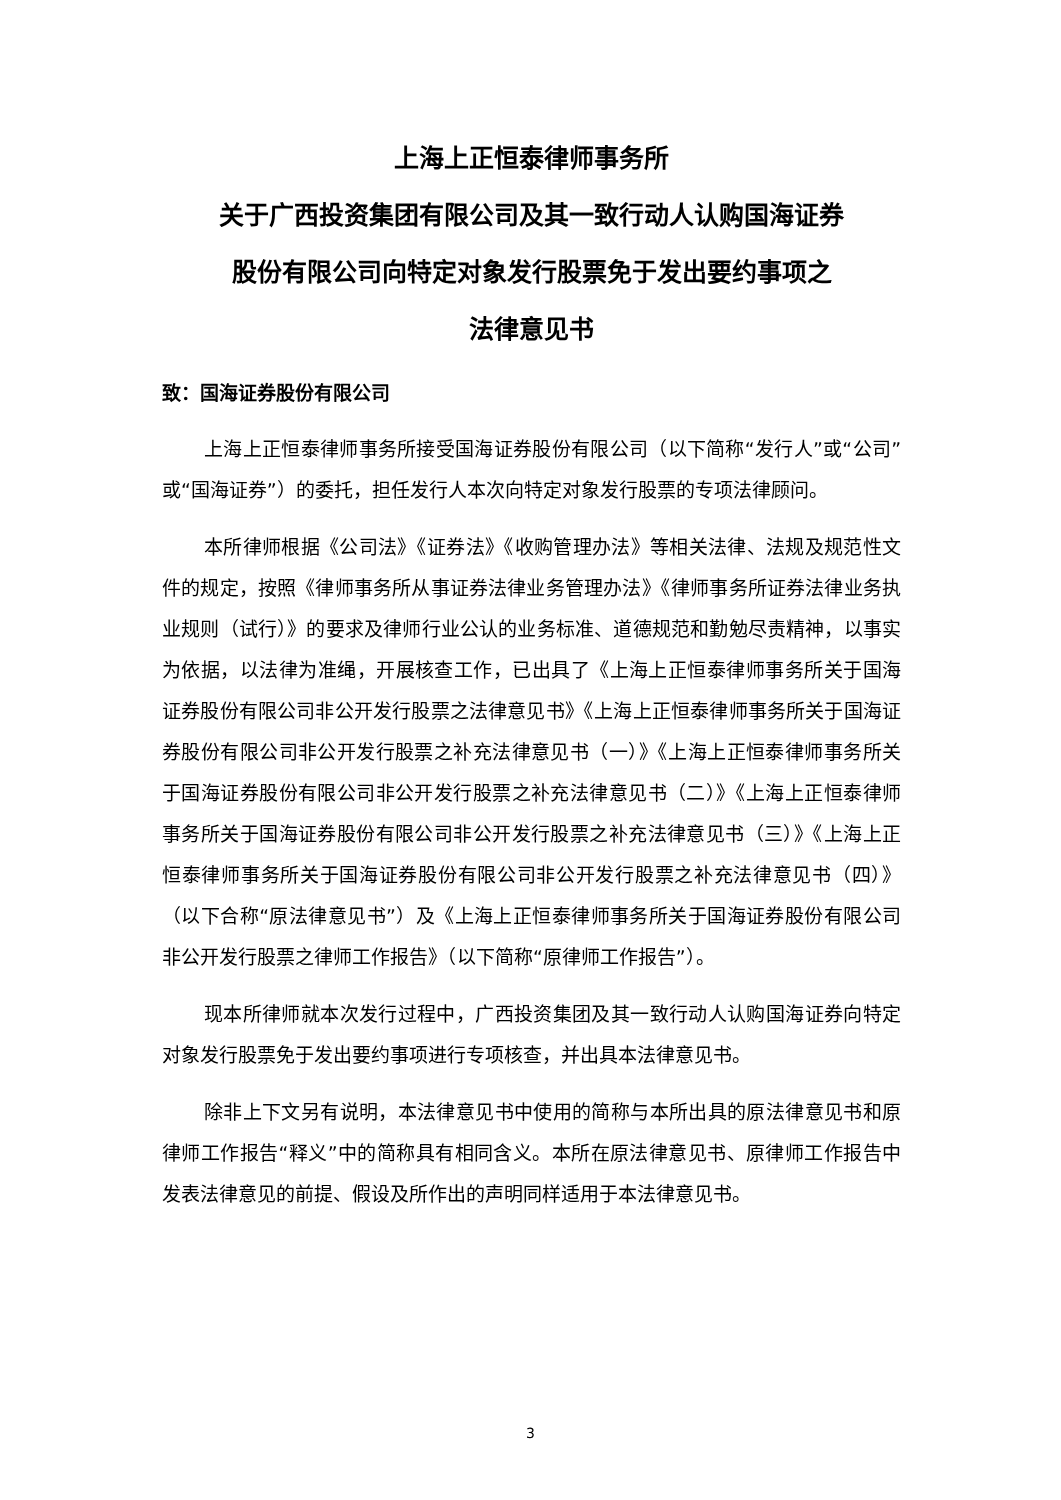上海上正恒泰律师事务所
关于广西投资集团有限公司及其一致行动人认购国海证券
股份有限公司向特定对象发行股票免于发出要约事项之
法律意见书
致：国海证券股份有限公司
上海上正恒泰律师事务所接受国海证券股份有限公司（以下简称“发行人”或“公司”或“国海证券”）的委托，担任发行人本次向特定对象发行股票的专项法律顾问。
本所律师根据《公司法》《证券法》《收购管理办法》等相关法律、法规及规范性文件的规定，按照《律师事务所从事证券法律业务管理办法》《律师事务所证券法律业务执业规则（试行）》的要求及律师行业公认的业务标准、道德规范和勤勉尽责精神，以事实为依据，以法律为准绳，开展核查工作，已出具了《上海上正恒泰律师事务所关于国海证券股份有限公司非公开发行股票之法律意见书》《上海上正恒泰律师事务所关于国海证券股份有限公司非公开发行股票之补充法律意见书（一）》《上海上正恒泰律师事务所关于国海证券股份有限公司非公开发行股票之补充法律意见书（二）》《上海上正恒泰律师事务所关于国海证券股份有限公司非公开发行股票之补充法律意见书（三）》《上海上正恒泰律师事务所关于国海证券股份有限公司非公开发行股票之补充法律意见书（四）》（以下合称“原法律意见书”）及《上海上正恒泰律师事务所关于国海证券股份有限公司非公开发行股票之律师工作报告》（以下简称“原律师工作报告”）。
现本所律师就本次发行过程中，广西投资集团及其一致行动人认购国海证券向特定对象发行股票免于发出要约事项进行专项核查，并出具本法律意见书。
除非上下文另有说明，本法律意见书中使用的简称与本所出具的原法律意见书和原律师工作报告“释义”中的简称具有相同含义。本所在原法律意见书、原律师工作报告中发表法律意见的前提、假设及所作出的声明同样适用于本法律意见书。
3